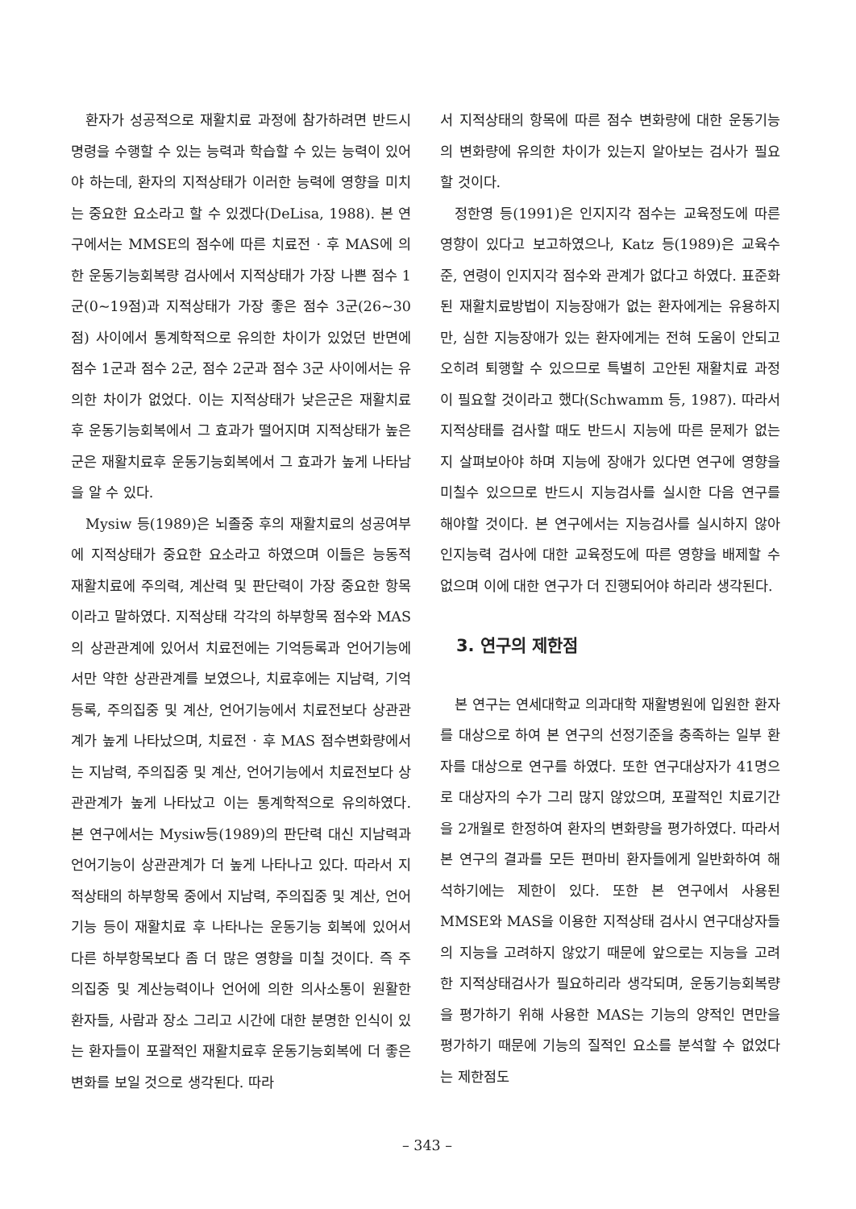환자가 성공적으로 재활치료 과정에 참가하려면 반드시 명령을 수행할 수 있는 능력과 학습할 수 있는 능력이 있어야 하는데, 환자의 지적상태가 이러한 능력에 영향을 미치는 중요한 요소라고 할 수 있겠다(DeLisa, 1988). 본 연구에서는 MMSE의 점수에 따른 치료전 · 후 MAS에 의한 운동기능회복량 검사에서 지적상태가 가장 나쁜 점수 1군(0~19점)과 지적상태가 가장 좋은 점수 3군(26~30점) 사이에서 통계학적으로 유의한 차이가 있었던 반면에 점수 1군과 점수 2군, 점수 2군과 점수 3군 사이에서는 유의한 차이가 없었다. 이는 지적상태가 낮은군은 재활치료후 운동기능회복에서 그 효과가 떨어지며 지적상태가 높은 군은 재활치료후 운동기능회복에서 그 효과가 높게 나타남을 알 수 있다.
Mysiw 등(1989)은 뇌졸중 후의 재활치료의 성공여부에 지적상태가 중요한 요소라고 하였으며 이들은 능동적 재활치료에 주의력, 계산력 및 판단력이 가장 중요한 항목이라고 말하였다. 지적상태 각각의 하부항목 점수와 MAS의 상관관계에 있어서 치료전에는 기억등록과 언어기능에서만 약한 상관관계를 보였으나, 치료후에는 지남력, 기억등록, 주의집중 및 계산, 언어기능에서 치료전보다 상관관계가 높게 나타났으며, 치료전 · 후 MAS 점수변화량에서는 지남력, 주의집중 및 계산, 언어기능에서 치료전보다 상관관계가 높게 나타났고 이는 통계학적으로 유의하였다. 본 연구에서는 Mysiw등(1989)의 판단력 대신 지남력과 언어기능이 상관관계가 더 높게 나타나고 있다. 따라서 지적상태의 하부항목 중에서 지남력, 주의집중 및 계산, 언어기능 등이 재활치료 후 나타나는 운동기능 회복에 있어서 다른 하부항목보다 좀 더 많은 영향을 미칠 것이다. 즉 주의집중 및 계산능력이나 언어에 의한 의사소통이 원활한 환자들, 사람과 장소 그리고 시간에 대한 분명한 인식이 있는 환자들이 포괄적인 재활치료후 운동기능회복에 더 좋은 변화를 보일 것으로 생각된다. 따라
서 지적상태의 항목에 따른 점수 변화량에 대한 운동기능의 변화량에 유의한 차이가 있는지 알아보는 검사가 필요할 것이다.
정한영 등(1991)은 인지지각 점수는 교육정도에 따른 영향이 있다고 보고하였으나, Katz 등(1989)은 교육수준, 연령이 인지지각 점수와 관계가 없다고 하였다. 표준화된 재활치료방법이 지능장애가 없는 환자에게는 유용하지만, 심한 지능장애가 있는 환자에게는 전혀 도움이 안되고 오히려 퇴행할 수 있으므로 특별히 고안된 재활치료 과정이 필요할 것이라고 했다(Schwamm 등, 1987). 따라서 지적상태를 검사할 때도 반드시 지능에 따른 문제가 없는지 살펴보아야 하며 지능에 장애가 있다면 연구에 영향을 미칠수 있으므로 반드시 지능검사를 실시한 다음 연구를 해야할 것이다. 본 연구에서는 지능검사를 실시하지 않아 인지능력 검사에 대한 교육정도에 따른 영향을 배제할 수 없으며 이에 대한 연구가 더 진행되어야 하리라 생각된다.
3. 연구의 제한점
본 연구는 연세대학교 의과대학 재활병원에 입원한 환자를 대상으로 하여 본 연구의 선정기준을 충족하는 일부 환자를 대상으로 연구를 하였다. 또한 연구대상자가 41명으로 대상자의 수가 그리 많지 않았으며, 포괄적인 치료기간을 2개월로 한정하여 환자의 변화량을 평가하였다. 따라서 본 연구의 결과를 모든 편마비 환자들에게 일반화하여 해석하기에는 제한이 있다. 또한 본 연구에서 사용된 MMSE와 MAS을 이용한 지적상태 검사시 연구대상자들의 지능을 고려하지 않았기 때문에 앞으로는 지능을 고려한 지적상태검사가 필요하리라 생각되며, 운동기능회복량을 평가하기 위해 사용한 MAS는 기능의 양적인 면만을 평가하기 때문에 기능의 질적인 요소를 분석할 수 없었다는 제한점도
– 343 –